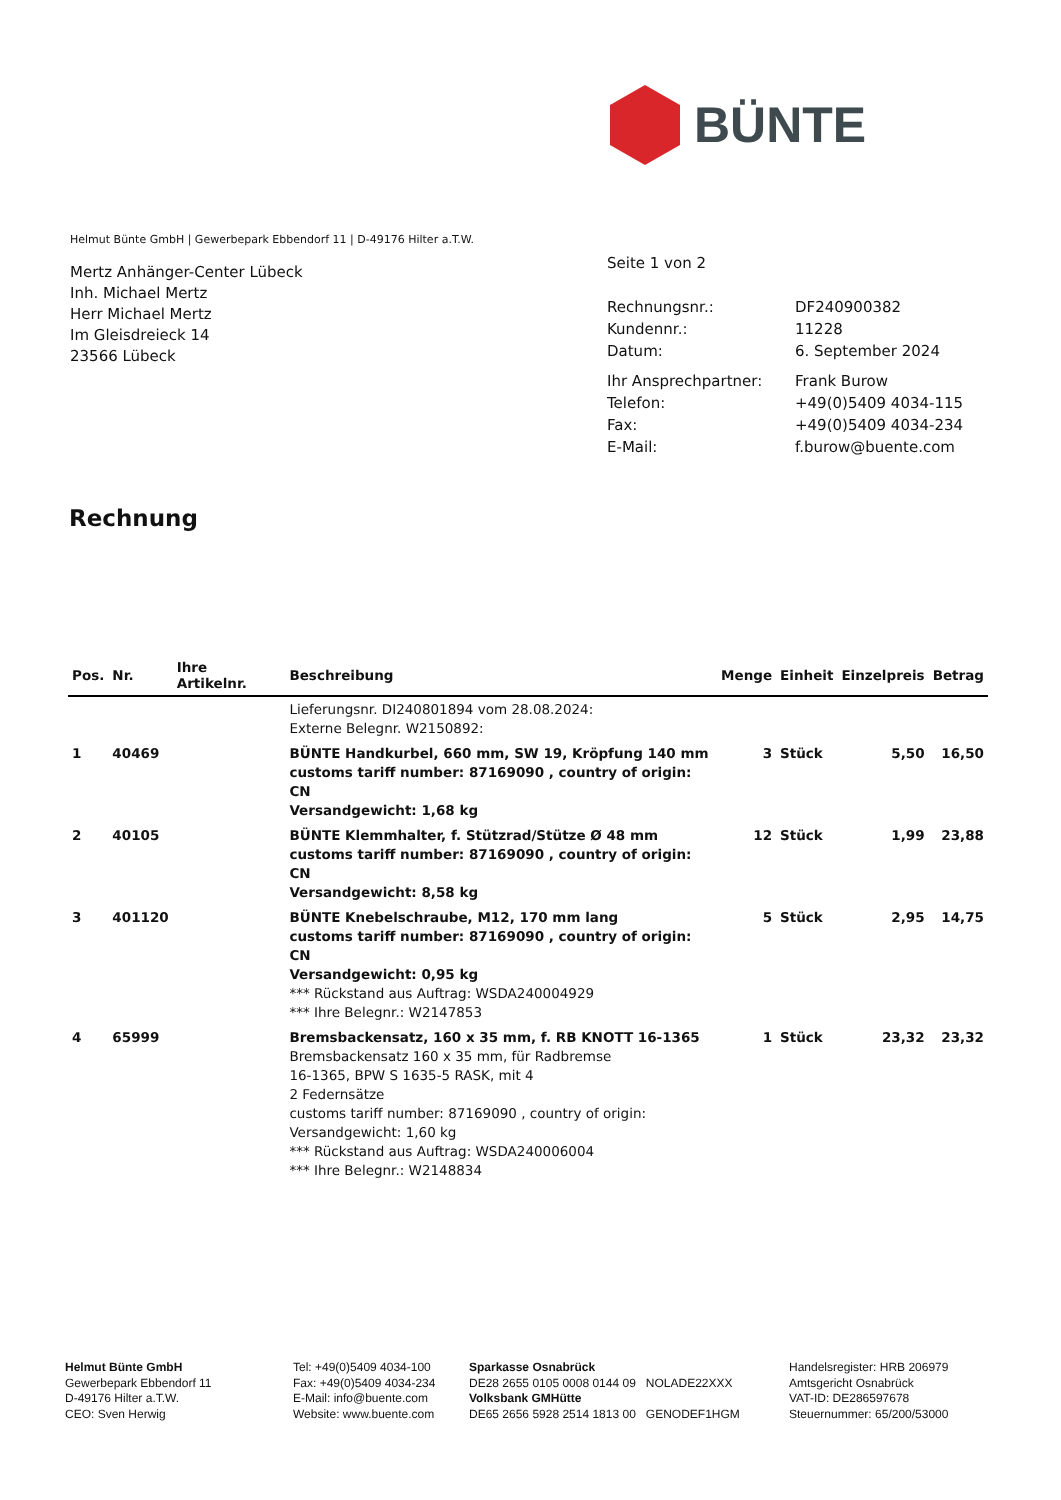BÜNTE
Helmut Bünte GmbH | Gewerbepark Ebbendorf 11 | D-49176 Hilter a.T.W.
Mertz Anhänger-Center Lübeck
Inh. Michael Mertz
Herr Michael Mertz
Im Gleisdreieck 14
23566 Lübeck
Seite 1 von 2
| Rechnungsnr.: | DF240900382 |
| Kundennr.: | 11228 |
| Datum: | 6. September 2024 |
| Ihr Ansprechpartner: | Frank Burow |
| Telefon: | +49(0)5409 4034-115 |
| Fax: | +49(0)5409 4034-234 |
| E-Mail: | f.burow@buente.com |
Rechnung
| Pos. | Nr. | Ihre Artikelnr. | Beschreibung | Menge | Einheit | Einzelpreis | Betrag |
| --- | --- | --- | --- | --- | --- | --- | --- |
| | | | Lieferungsnr. DI240801894 vom 28.08.2024: Externe Belegnr. W2150892: | | | | |
| 1 | 40469 | | BÜNTE Handkurbel, 660 mm, SW 19, Kröpfung 140 mm customs tariff number: 87169090 , country of origin: CN Versandgewicht: 1,68 kg | 3 | Stück | 5,50 | 16,50 |
| 2 | 40105 | | BÜNTE Klemmhalter, f. Stützrad/Stütze Ø 48 mm customs tariff number: 87169090 , country of origin: CN Versandgewicht: 8,58 kg | 12 | Stück | 1,99 | 23,88 |
| 3 | 401120 | | BÜNTE Knebelschraube, M12, 170 mm lang customs tariff number: 87169090 , country of origin: CN Versandgewicht: 0,95 kg *** Rückstand aus Auftrag: WSDA240004929 *** Ihre Belegnr.: W2147853 | 5 | Stück | 2,95 | 14,75 |
| 4 | 65999 | | Bremsbackensatz, 160 x 35 mm, f. RB KNOTT 16-1365 Bremsbackensatz 160 x 35 mm, für Radbremse 16-1365, BPW S 1635-5 RASK, mit 4 2 Federnsätze customs tariff number: 87169090 , country of origin: Versandgewicht: 1,60 kg *** Rückstand aus Auftrag: WSDA240006004 *** Ihre Belegnr.: W2148834 | 1 | Stück | 23,32 | 23,32 |
Helmut Bünte GmbH
Gewerbepark Ebbendorf 11
D-49176 Hilter a.T.W.
CEO: Sven Herwig
Tel: +49(0)5409 4034-100
Fax: +49(0)5409 4034-234
E-Mail: info@buente.com
Website: www.buente.com
Sparkasse Osnabrück
DE28 2655 0105 0008 0144 09 NOLADE22XXX
Volksbank GMHütte
DE65 2656 5928 2514 1813 00 GENODEF1HGM
Handelsregister: HRB 206979
Amtsgericht Osnabrück
VAT-ID: DE286597678
Steuernummer: 65/200/53000